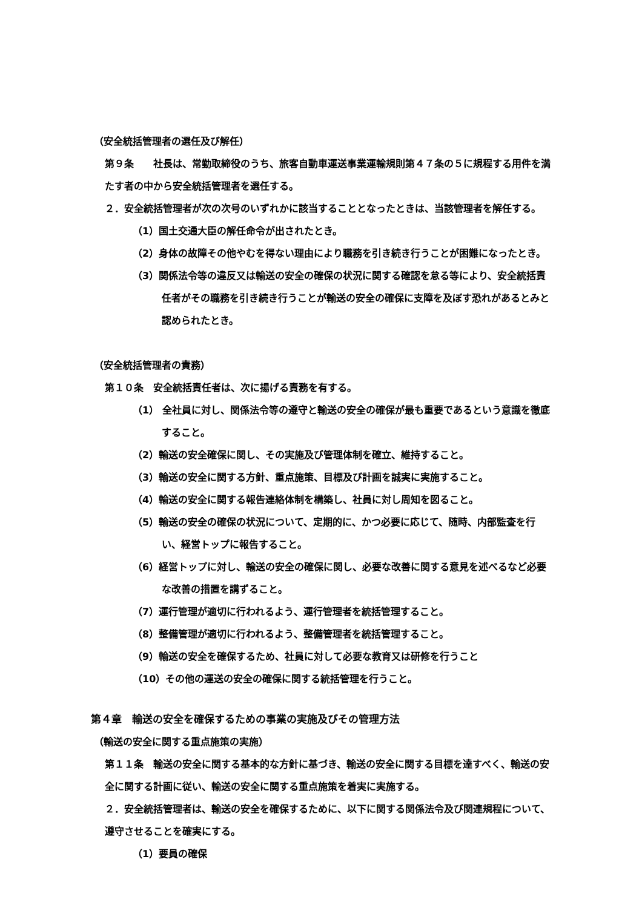（安全統括管理者の選任及び解任）
第９条　　社長は、常勤取締役のうち、旅客自動車運送事業運輸規則第４７条の５に規程する用件を満たす者の中から安全統括管理者を選任する。
２．安全統括管理者が次の次号のいずれかに該当することとなったときは、当該管理者を解任する。
（1）国土交通大臣の解任命令が出されたとき。
（2）身体の故障その他やむを得ない理由により職務を引き続き行うことが困難になったとき。
（3）関係法令等の違反又は輸送の安全の確保の状況に関する確認を怠る等により、安全統括責任者がその職務を引き続き行うことが輸送の安全の確保に支障を及ぼす恐れがあるとみと認められたとき。
（安全統括管理者の責務）
第１０条　安全統括責任者は、次に揚げる責務を有する。
（1） 全社員に対し、関係法令等の遵守と輸送の安全の確保が最も重要であるという意識を徹底すること。
（2）輸送の安全確保に関し、その実施及び管理体制を確立、維持すること。
（3）輸送の安全に関する方針、重点施策、目標及び計画を誠実に実施すること。
（4）輸送の安全に関する報告連絡体制を構築し、社員に対し周知を図ること。
（5）輸送の安全の確保の状況について、定期的に、かつ必要に応じて、随時、内部監査を行い、経営トップに報告すること。
（6）経営トップに対し、輸送の安全の確保に関し、必要な改善に関する意見を述べるなど必要な改善の措置を講ずること。
（7）運行管理が適切に行われるよう、運行管理者を統括管理すること。
（8）整備管理が適切に行われるよう、整備管理者を統括管理すること。
（9）輸送の安全を確保するため、社員に対して必要な教育又は研修を行うこと
（10）その他の運送の安全の確保に関する統括管理を行うこと。
第４章　輸送の安全を確保するための事業の実施及びその管理方法
（輸送の安全に関する重点施策の実施）
第１１条　輸送の安全に関する基本的な方針に基づき、輸送の安全に関する目標を達すべく、輸送の安全に関する計画に従い、輸送の安全に関する重点施策を着実に実施する。
２．安全統括管理者は、輸送の安全を確保するために、以下に関する関係法令及び関連規程について、遵守させることを確実にする。
（1）要員の確保